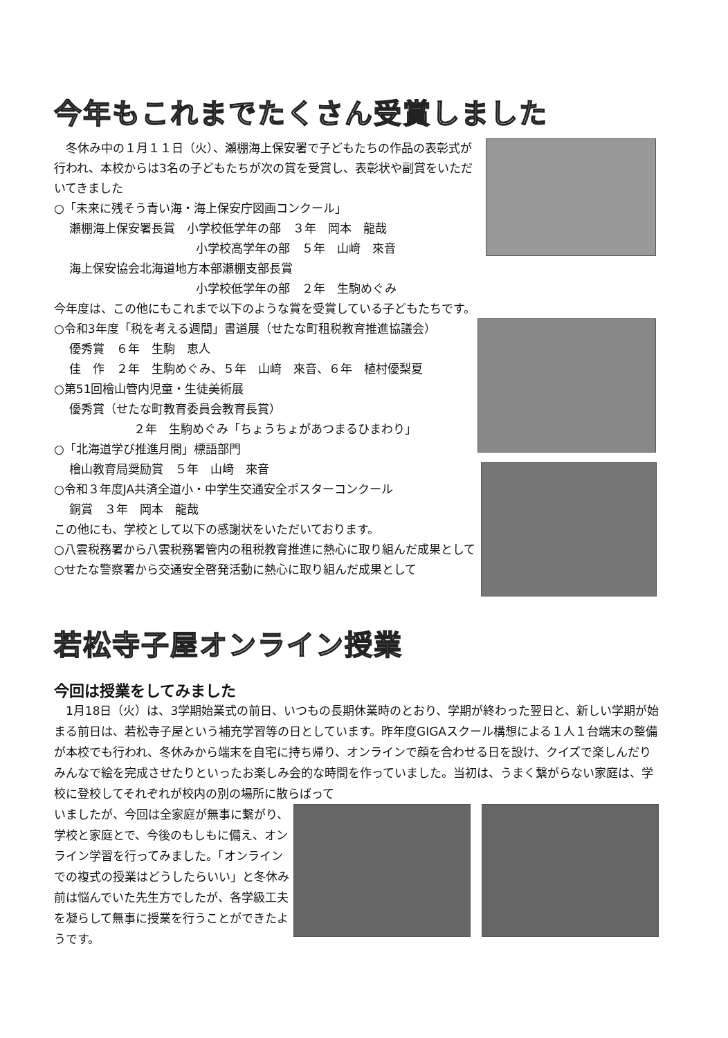今年もこれまでたくさん受賞しました
　冬休み中の１月１１日（火）、瀬棚海上保安署で子どもたちの作品の表彰式が行われ、本校からは3名の子どもたちが次の賞を受賞し、表彰状や副賞をいただいてきました
○「未来に残そう青い海・海上保安庁図画コンクール」
瀬棚海上保安署長賞　小学校低学年の部　３年　岡本　龍哉
小学校高学年の部　５年　山﨑　來音
海上保安協会北海道地方本部瀬棚支部長賞
小学校低学年の部　２年　生駒めぐみ
今年度は、この他にもこれまで以下のような賞を受賞している子どもたちです。
○令和3年度「税を考える週間」書道展（せたな町租税教育推進協議会）
優秀賞　６年　生駒　恵人
佳　作　２年　生駒めぐみ、５年　山﨑　來音、６年　植村優梨夏
○第51回檜山管内児童・生徒美術展
優秀賞（せたな町教育委員会教育長賞）
２年　生駒めぐみ「ちょうちょがあつまるひまわり」
○「北海道学び推進月間」標語部門
檜山教育局奨励賞　５年　山﨑　來音
○令和３年度JA共済全道小・中学生交通安全ポスターコンクール
銅賞　３年　岡本　龍哉
この他にも、学校として以下の感謝状をいただいております。
○八雲税務署から八雲税務署管内の租税教育推進に熱心に取り組んだ成果として
○せたな警察署から交通安全啓発活動に熱心に取り組んだ成果として
若松寺子屋オンライン授業
今回は授業をしてみました
　1月18日（火）は、3学期始業式の前日、いつもの長期休業時のとおり、学期が終わった翌日と、新しい学期が始まる前日は、若松寺子屋という補充学習等の日としています。昨年度GIGAスクール構想による１人１台端末の整備が本校でも行われ、冬休みから端末を自宅に持ち帰り、オンラインで顔を合わせる日を設け、クイズで楽しんだりみんなで絵を完成させたりといったお楽しみ会的な時間を作っていました。当初は、うまく繋がらない家庭は、学校に登校してそれぞれが校内の別の場所に散らばって
いましたが、今回は全家庭が無事に繋がり、学校と家庭とで、今後のもしもに備え、オンライン学習を行ってみました。「オンラインでの複式の授業はどうしたらいい」と冬休み前は悩んでいた先生方でしたが、各学級工夫を凝らして無事に授業を行うことができたようです。